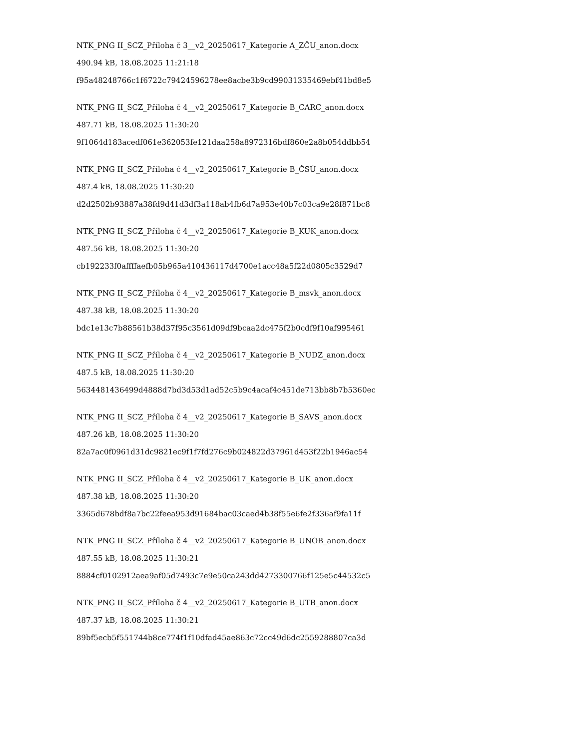NTK_PNG II_SCZ_Příloha č 3__v2_20250617_Kategorie A_ZČU_anon.docx
490.94 kB, 18.08.2025 11:21:18
f95a48248766c1f6722c79424596278ee8acbe3b9cd99031335469ebf41bd8e5
NTK_PNG II_SCZ_Příloha č 4__v2_20250617_Kategorie B_CARC_anon.docx
487.71 kB, 18.08.2025 11:30:20
9f1064d183acedf061e362053fe121daa258a8972316bdf860e2a8b054ddbb54
NTK_PNG II_SCZ_Příloha č 4__v2_20250617_Kategorie B_ČSÚ_anon.docx
487.4 kB, 18.08.2025 11:30:20
d2d2502b93887a38fd9d41d3df3a118ab4fb6d7a953e40b7c03ca9e28f871bc8
NTK_PNG II_SCZ_Příloha č 4__v2_20250617_Kategorie B_KUK_anon.docx
487.56 kB, 18.08.2025 11:30:20
cb192233f0affffaefb05b965a410436117d4700e1acc48a5f22d0805c3529d7
NTK_PNG II_SCZ_Příloha č 4__v2_20250617_Kategorie B_msvk_anon.docx
487.38 kB, 18.08.2025 11:30:20
bdc1e13c7b88561b38d37f95c3561d09df9bcaa2dc475f2b0cdf9f10af995461
NTK_PNG II_SCZ_Příloha č 4__v2_20250617_Kategorie B_NUDZ_anon.docx
487.5 kB, 18.08.2025 11:30:20
5634481436499d4888d7bd3d53d1ad52c5b9c4acaf4c451de713bb8b7b5360ec
NTK_PNG II_SCZ_Příloha č 4__v2_20250617_Kategorie B_SAVS_anon.docx
487.26 kB, 18.08.2025 11:30:20
82a7ac0f0961d31dc9821ec9f1f7fd276c9b024822d37961d453f22b1946ac54
NTK_PNG II_SCZ_Příloha č 4__v2_20250617_Kategorie B_UK_anon.docx
487.38 kB, 18.08.2025 11:30:20
3365d678bdf8a7bc22feea953d91684bac03caed4b38f55e6fe2f336af9fa11f
NTK_PNG II_SCZ_Příloha č 4__v2_20250617_Kategorie B_UNOB_anon.docx
487.55 kB, 18.08.2025 11:30:21
8884cf0102912aea9af05d7493c7e9e50ca243dd4273300766f125e5c44532c5
NTK_PNG II_SCZ_Příloha č 4__v2_20250617_Kategorie B_UTB_anon.docx
487.37 kB, 18.08.2025 11:30:21
89bf5ecb5f551744b8ce774f1f10dfad45ae863c72cc49d6dc2559288807ca3d